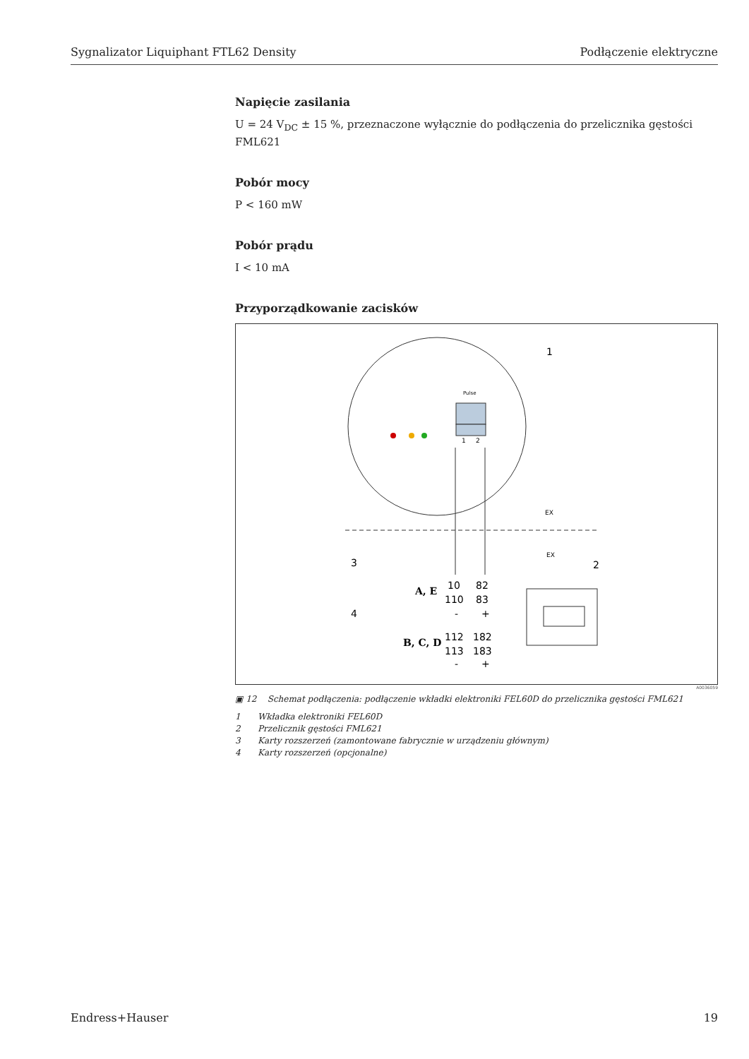Sygnalizator Liquiphant FTL62 Density Podłączenie elektryczne
Napięcie zasilania
U = 24 V<sub>DC</sub> ± 15 %, przeznaczone wyłącznie do podłączenia do przelicznika gęstości FML621
Pobór mocy
P < 160 mW
Pobór prądu
I < 10 mA
Przyporządkowanie zacisków
1
2
Pulse
EX
EX
1
2
3
4
A, E
B, C, D
10
82
110
83
112
182
113
183
-
+
-
+
A0036059
▣ 12 Schemat podłączenia: podłączenie wkładki elektroniki FEL60D do przelicznika gęstości FML621
1 Wkładka elektroniki FEL60D
2 Przelicznik gęstości FML621
3 Karty rozszerzeń (zamontowane fabrycznie w urządzeniu głównym)
4 Karty rozszerzeń (opcjonalne)
Endress+Hauser 19